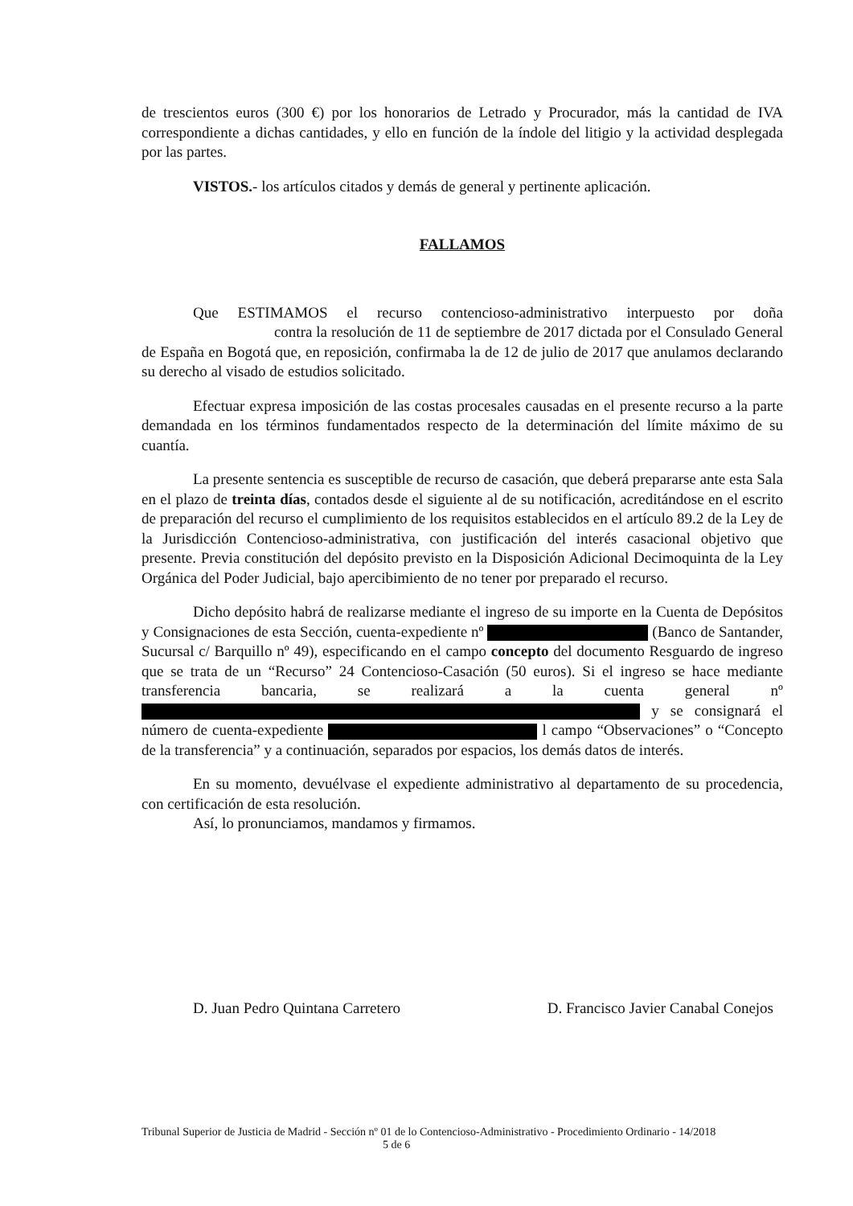de trescientos euros (300 €) por los honorarios de Letrado y Procurador, más la cantidad de IVA correspondiente a dichas cantidades, y ello en función de la índole del litigio y la actividad desplegada por las partes.
VISTOS.- los artículos citados y demás de general y pertinente aplicación.
FALLAMOS
Que ESTIMAMOS el recurso contencioso-administrativo interpuesto por doña contra la resolución de 11 de septiembre de 2017 dictada por el Consulado General de España en Bogotá que, en reposición, confirmaba la de 12 de julio de 2017 que anulamos declarando su derecho al visado de estudios solicitado.
Efectuar expresa imposición de las costas procesales causadas en el presente recurso a la parte demandada en los términos fundamentados respecto de la determinación del límite máximo de su cuantía.
La presente sentencia es susceptible de recurso de casación, que deberá prepararse ante esta Sala en el plazo de treinta días, contados desde el siguiente al de su notificación, acreditándose en el escrito de preparación del recurso el cumplimiento de los requisitos establecidos en el artículo 89.2 de la Ley de la Jurisdicción Contencioso-administrativa, con justificación del interés casacional objetivo que presente. Previa constitución del depósito previsto en la Disposición Adicional Decimoquinta de la Ley Orgánica del Poder Judicial, bajo apercibimiento de no tener por preparado el recurso.
Dicho depósito habrá de realizarse mediante el ingreso de su importe en la Cuenta de Depósitos y Consignaciones de esta Sección, cuenta-expediente nº (Banco de Santander, Sucursal c/ Barquillo nº 49), especificando en el campo concepto del documento Resguardo de ingreso que se trata de un “Recurso” 24 Contencioso-Casación (50 euros). Si el ingreso se hace mediante transferencia bancaria, se realizará a la cuenta general nº y se consignará el número de cuenta-expediente l campo “Observaciones” o “Concepto de la transferencia” y a continuación, separados por espacios, los demás datos de interés.
En su momento, devuélvase el expediente administrativo al departamento de su procedencia, con certificación de esta resolución.
Así, lo pronunciamos, mandamos y firmamos.
D. Juan Pedro Quintana Carretero D. Francisco Javier Canabal Conejos
Tribunal Superior de Justicia de Madrid - Sección nº 01 de lo Contencioso-Administrativo - Procedimiento Ordinario - 14/2018 5 de 6